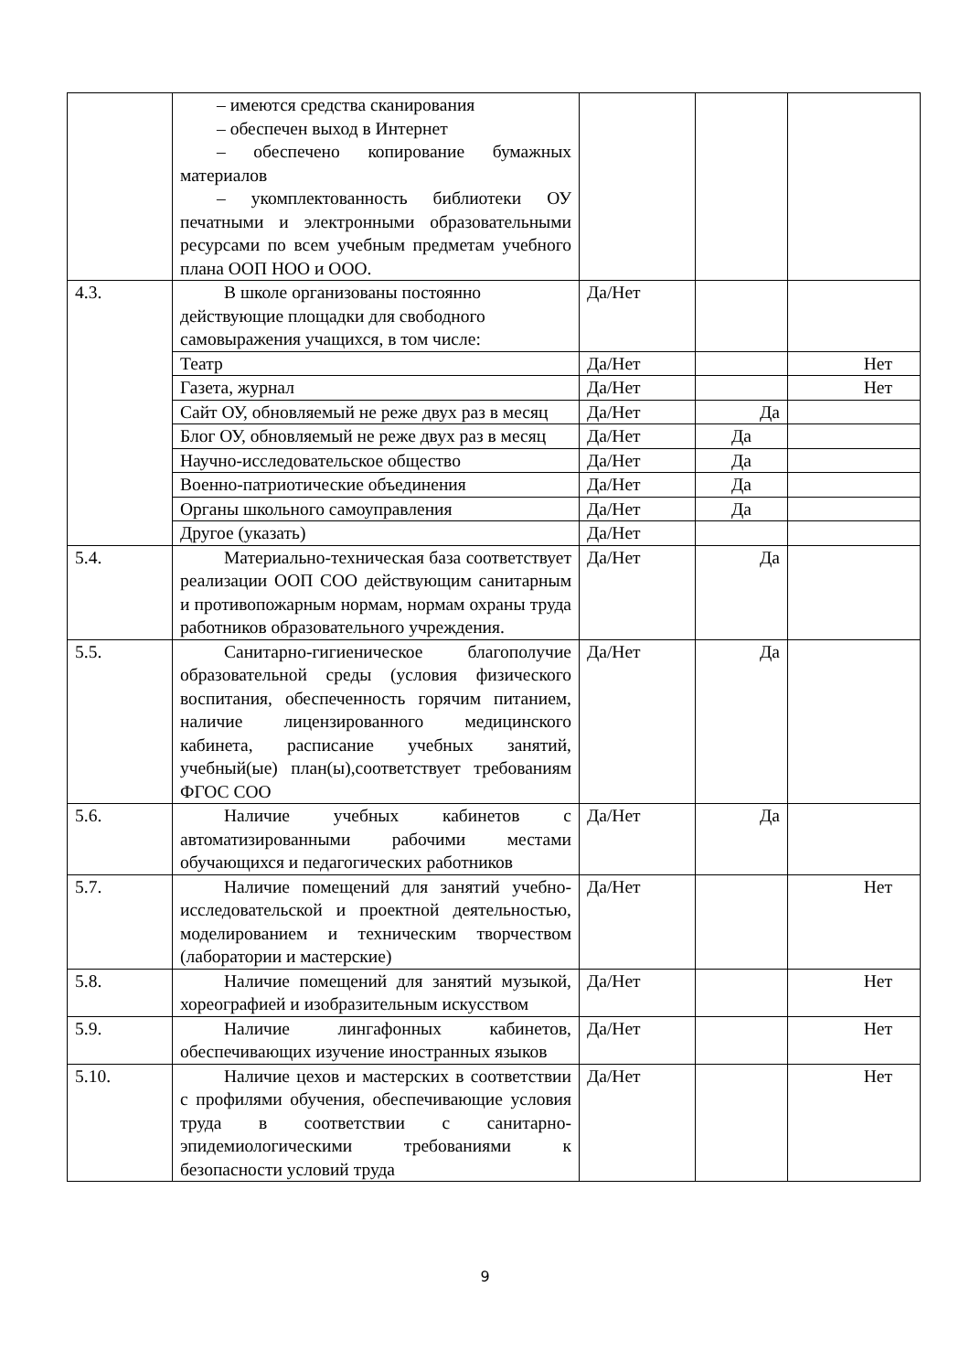| | – имеются средства сканирования – обеспечен выход в Интернет – обеспечено копирование бумажных материалов – укомплектованность библиотеки ОУ печатными и электронными образовательными ресурсами по всем учебным предметам учебного плана ООП НОО и ООО. | | | |
| 4.3. | В школе организованы постоянно действующие площадки для свободного самовыражения учащихся, в том числе: | Да/Нет | | |
| | Театр | Да/Нет | | Нет |
| | Газета, журнал | Да/Нет | | Нет |
| | Сайт ОУ, обновляемый не реже двух раз в месяц | Да/Нет | Да | |
| | Блог ОУ, обновляемый не реже двух раз в месяц | Да/Нет | Да | |
| | Научно-исследовательское общество | Да/Нет | Да | |
| | Военно-патриотические объединения | Да/Нет | Да | |
| | Органы школьного самоуправления | Да/Нет | Да | |
| | Другое (указать) | Да/Нет | | |
| 5.4. | Материально-техническая база соответствует реализации ООП СОО действующим санитарным и противопожарным нормам, нормам охраны труда работников образовательного учреждения. | Да/Нет | Да | |
| 5.5. | Санитарно-гигиеническое благополучие образовательной среды (условия физического воспитания, обеспеченность горячим питанием, наличие лицензированного медицинского кабинета, расписание учебных занятий, учебный(ые) план(ы),соответствует требованиям ФГОС СОО | Да/Нет | Да | |
| 5.6. | Наличие учебных кабинетов с автоматизированными рабочими местами обучающихся и педагогических работников | Да/Нет | Да | |
| 5.7. | Наличие помещений для занятий учебно-исследовательской и проектной деятельностью, моделированием и техническим творчеством (лаборатории и мастерские) | Да/Нет | | Нет |
| 5.8. | Наличие помещений для занятий музыкой, хореографией и изобразительным искусством | Да/Нет | | Нет |
| 5.9. | Наличие лингафонных кабинетов, обеспечивающих изучение иностранных языков | Да/Нет | | Нет |
| 5.10. | Наличие цехов и мастерских в соответствии с профилями обучения, обеспечивающие условия труда в соответствии с санитарно-эпидемиологическими требованиями к безопасности условий труда | Да/Нет | | Нет |
9